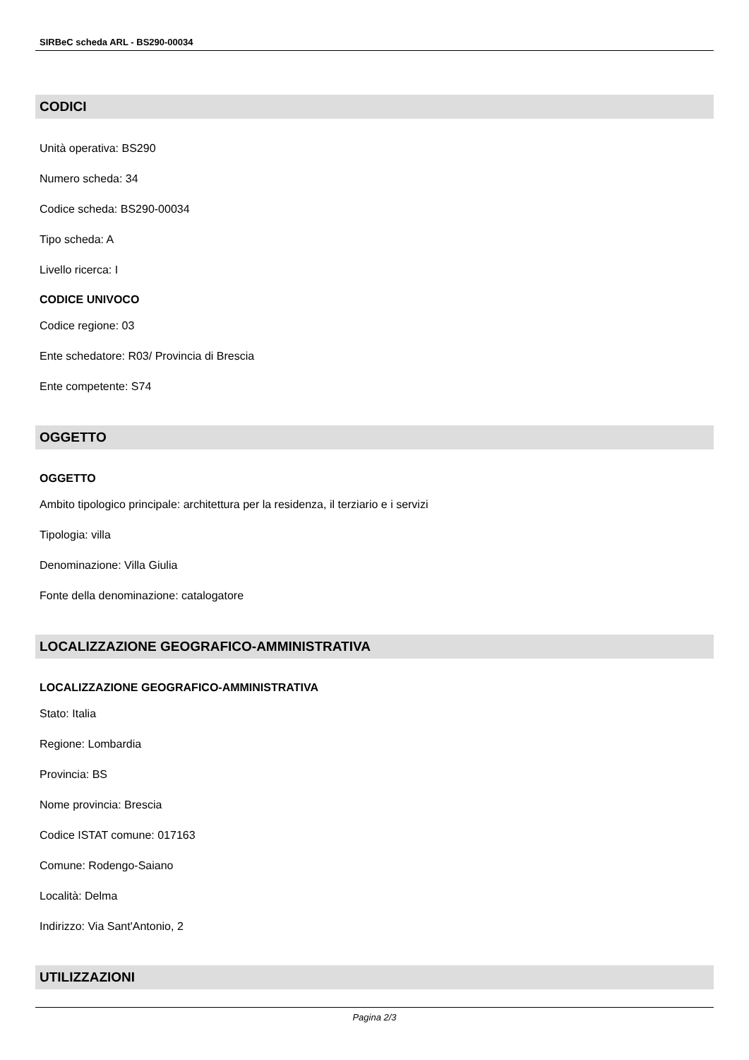SIRBeC scheda ARL - BS290-00034
CODICI
Unità operativa: BS290
Numero scheda: 34
Codice scheda: BS290-00034
Tipo scheda: A
Livello ricerca: I
CODICE UNIVOCO
Codice regione: 03
Ente schedatore: R03/ Provincia di Brescia
Ente competente: S74
OGGETTO
OGGETTO
Ambito tipologico principale: architettura per la residenza, il terziario e i servizi
Tipologia: villa
Denominazione: Villa Giulia
Fonte della denominazione: catalogatore
LOCALIZZAZIONE GEOGRAFICO-AMMINISTRATIVA
LOCALIZZAZIONE GEOGRAFICO-AMMINISTRATIVA
Stato: Italia
Regione: Lombardia
Provincia: BS
Nome provincia: Brescia
Codice ISTAT comune: 017163
Comune: Rodengo-Saiano
Località: Delma
Indirizzo: Via Sant'Antonio, 2
UTILIZZAZIONI
Pagina 2/3